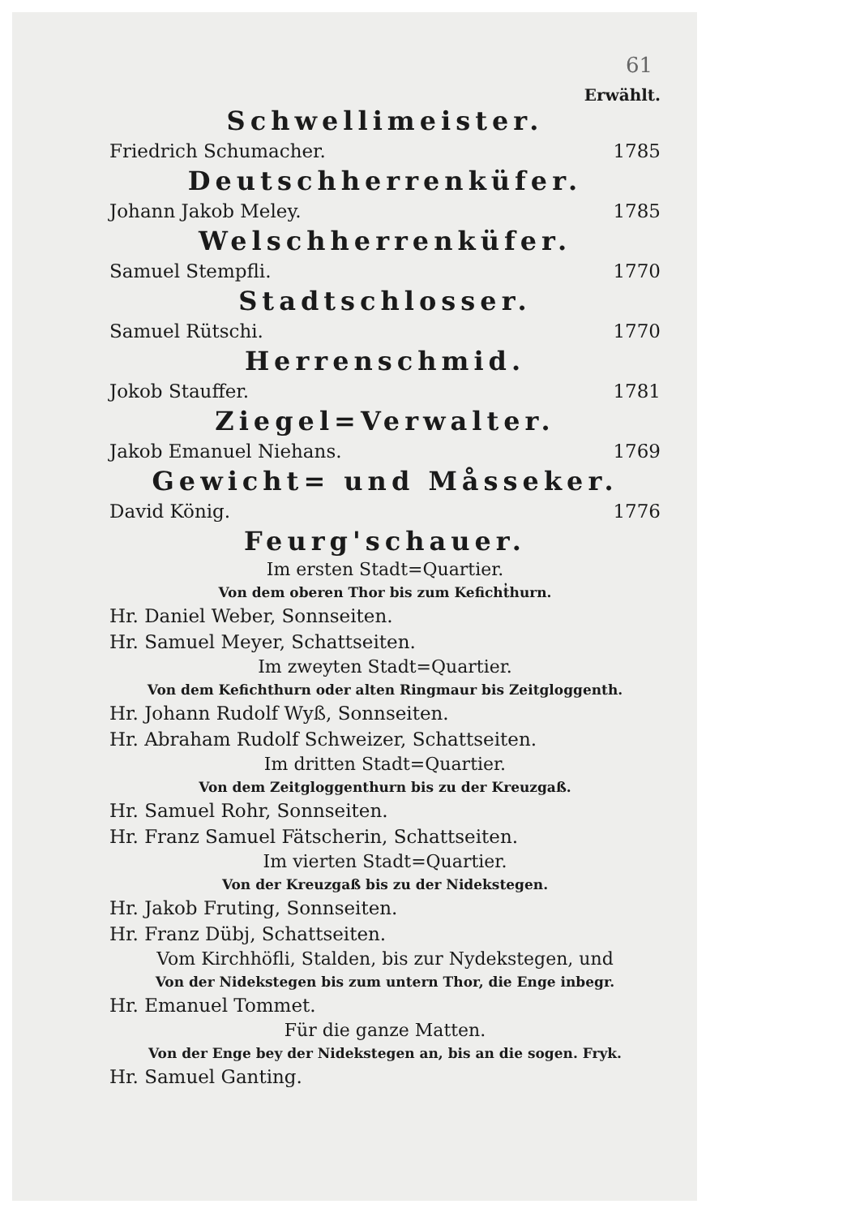61
Erwählt.
Schwellimeister.
Friedrich Schumacher. 1785
Deutschherrenküfer.
Johann Jakob Meley. 1785
Welschherrenküfer.
Samuel Stempfli. 1770
Stadtschlosser.
Samuel Rütschi. 1770
Herrenschmid.
Jokob Stauffer. 1781
Ziegel=Verwalter.
Jakob Emanuel Niehans. 1769
Gewicht= und Måsseker.
David König. 1776
Feurg'schauer.
Im ersten Stadt=Quartier.
Von dem oberen Thor bis zum Keficht̓hurn.
Hr. Daniel Weber, Sonnseiten.
Hr. Samuel Meyer, Schattseiten.
Im zweyten Stadt=Quartier.
Von dem Kefichthurn oder alten Ringmaur bis Zeitgloggenth.
Hr. Johann Rudolf Wyß, Sonnseiten.
Hr. Abraham Rudolf Schweizer, Schattseiten.
Im dritten Stadt=Quartier.
Von dem Zeitgloggenthurn bis zu der Kreuzgaß.
Hr. Samuel Rohr, Sonnseiten.
Hr. Franz Samuel Fätscherin, Schattseiten.
Im vierten Stadt=Quartier.
Von der Kreuzgaß bis zu der Nidekstegen.
Hr. Jakob Fruting, Sonnseiten.
Hr. Franz Dübj, Schattseiten.
Vom Kirchhöfli, Stalden, bis zur Nydekstegen, und
Von der Nidekstegen bis zum untern Thor, die Enge inbegr.
Hr. Emanuel Tommet.
Für die ganze Matten.
Von der Enge bey der Nidekstegen an, bis an die sogen. Fryk.
Hr. Samuel Ganting.